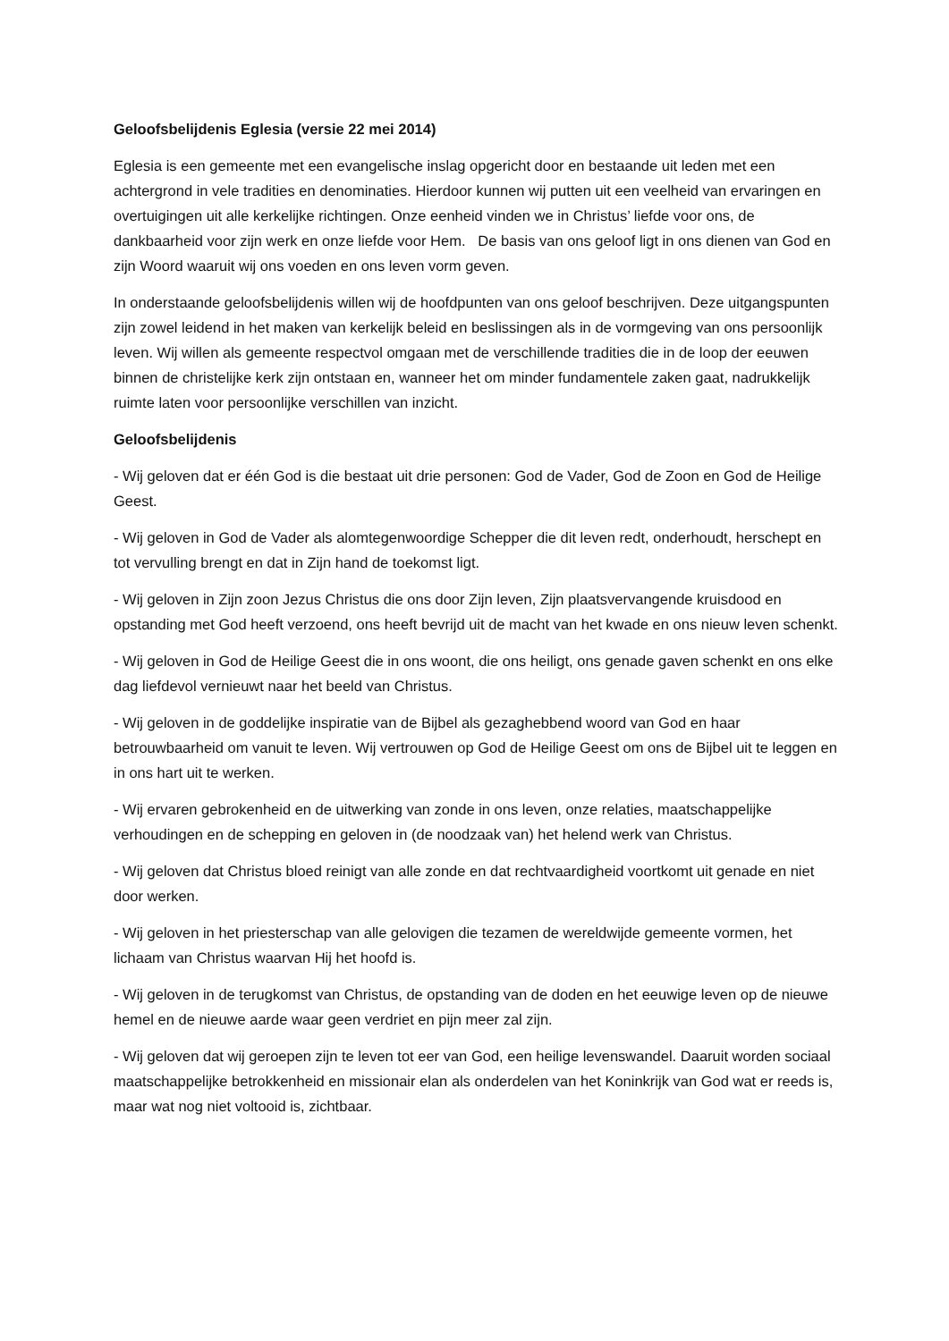Geloofsbelijdenis Eglesia (versie 22 mei 2014)
Eglesia is een gemeente met een evangelische inslag opgericht door en bestaande uit leden met een achtergrond in vele tradities en denominaties. Hierdoor kunnen wij putten uit een veelheid van ervaringen en overtuigingen uit alle kerkelijke richtingen. Onze eenheid vinden we in Christus’ liefde voor ons, de dankbaarheid voor zijn werk en onze liefde voor Hem. De basis van ons geloof ligt in ons dienen van God en zijn Woord waaruit wij ons voeden en ons leven vorm geven.
In onderstaande geloofsbelijdenis willen wij de hoofdpunten van ons geloof beschrijven. Deze uitgangspunten zijn zowel leidend in het maken van kerkelijk beleid en beslissingen als in de vormgeving van ons persoonlijk leven. Wij willen als gemeente respectvol omgaan met de verschillende tradities die in de loop der eeuwen binnen de christelijke kerk zijn ontstaan en, wanneer het om minder fundamentele zaken gaat, nadrukkelijk ruimte laten voor persoonlijke verschillen van inzicht.
Geloofsbelijdenis
- Wij geloven dat er één God is die bestaat uit drie personen: God de Vader, God de Zoon en God de Heilige Geest.
- Wij geloven in God de Vader als alomtegenwoordige Schepper die dit leven redt, onderhoudt, herschept en tot vervulling brengt en dat in Zijn hand de toekomst ligt.
- Wij geloven in Zijn zoon Jezus Christus die ons door Zijn leven, Zijn plaatsvervangende kruisdood en opstanding met God heeft verzoend, ons heeft bevrijd uit de macht van het kwade en ons nieuw leven schenkt.
- Wij geloven in God de Heilige Geest die in ons woont, die ons heiligt, ons genade gaven schenkt en ons elke dag liefdevol vernieuwt naar het beeld van Christus.
- Wij geloven in de goddelijke inspiratie van de Bijbel als gezaghebbend woord van God en haar betrouwbaarheid om vanuit te leven. Wij vertrouwen op God de Heilige Geest om ons de Bijbel uit te leggen en in ons hart uit te werken.
- Wij ervaren gebrokenheid en de uitwerking van zonde in ons leven, onze relaties, maatschappelijke verhoudingen en de schepping en geloven in (de noodzaak van) het helend werk van Christus.
- Wij geloven dat Christus bloed reinigt van alle zonde en dat rechtvaardigheid voortkomt uit genade en niet door werken.
- Wij geloven in het priesterschap van alle gelovigen die tezamen de wereldwijde gemeente vormen, het lichaam van Christus waarvan Hij het hoofd is.
- Wij geloven in de terugkomst van Christus, de opstanding van de doden en het eeuwige leven op de nieuwe hemel en de nieuwe aarde waar geen verdriet en pijn meer zal zijn.
- Wij geloven dat wij geroepen zijn te leven tot eer van God, een heilige levenswandel. Daaruit worden sociaal maatschappelijke betrokkenheid en missionair elan als onderdelen van het Koninkrijk van God wat er reeds is, maar wat nog niet voltooid is, zichtbaar.